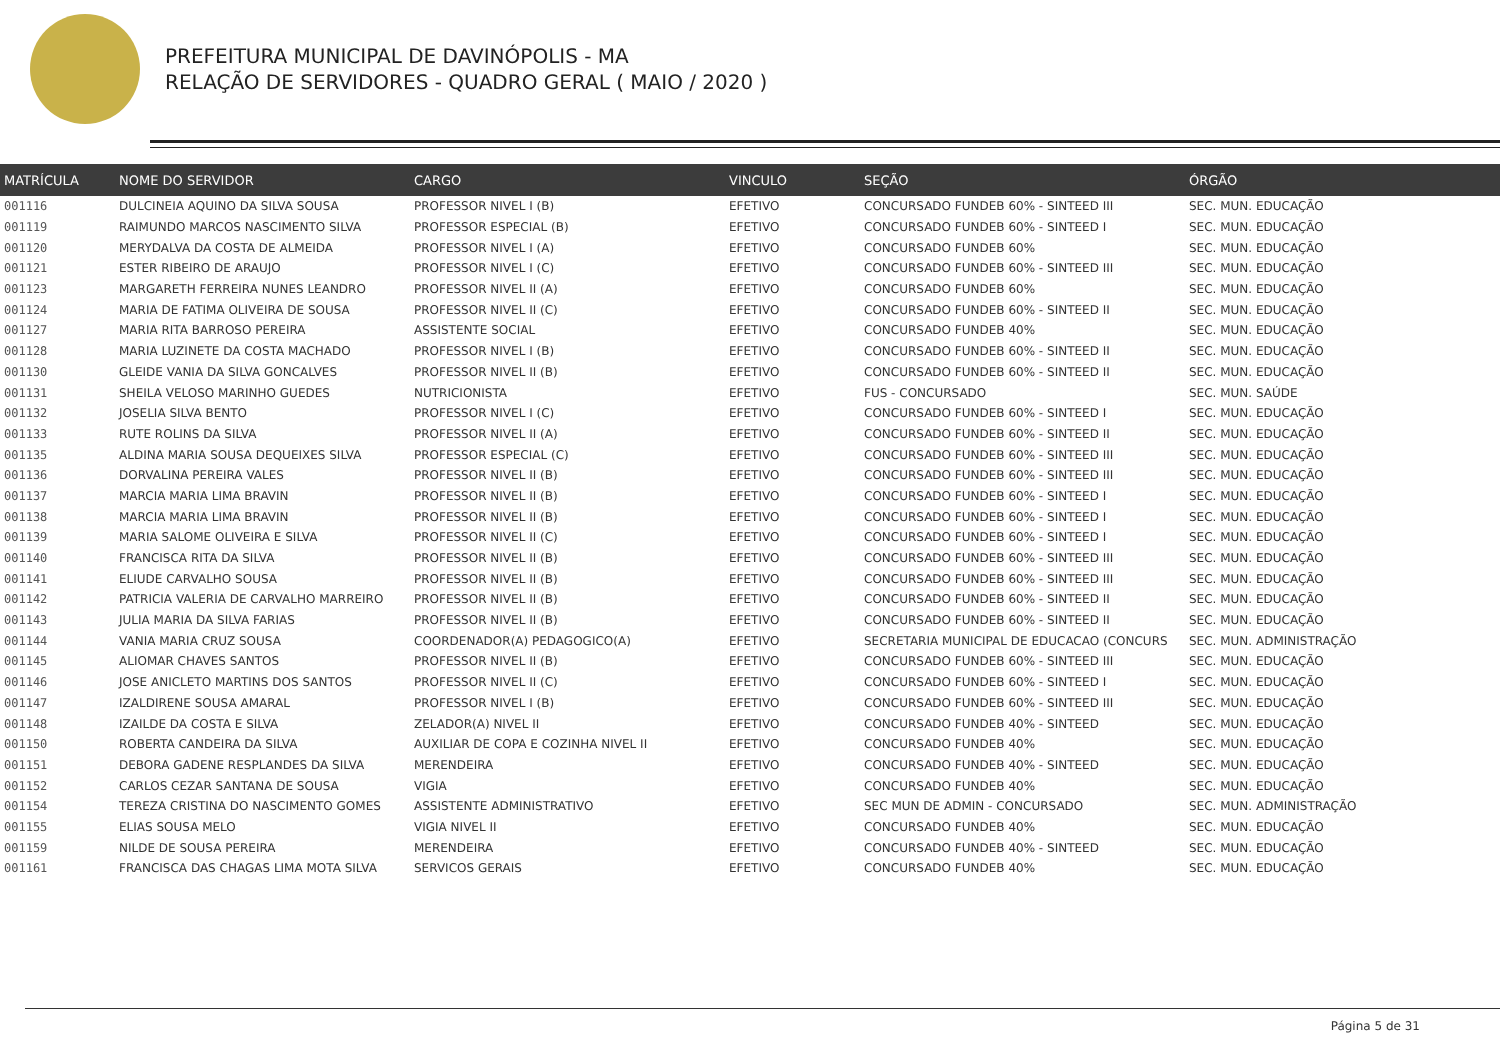PREFEITURA MUNICIPAL DE DAVINÓPOLIS - MA
RELAÇÃO DE SERVIDORES - QUADRO GERAL ( MAIO / 2020 )
| MATRÍCULA | NOME DO SERVIDOR | CARGO | VINCULO | SEÇÃO | ÓRGÃO |
| --- | --- | --- | --- | --- | --- |
| 001116 | DULCINEIA AQUINO DA SILVA SOUSA | PROFESSOR NIVEL I (B) | EFETIVO | CONCURSADO FUNDEB 60% - SINTEED III | SEC. MUN. EDUCAÇÃO |
| 001119 | RAIMUNDO MARCOS NASCIMENTO SILVA | PROFESSOR ESPECIAL (B) | EFETIVO | CONCURSADO FUNDEB 60% - SINTEED I | SEC. MUN. EDUCAÇÃO |
| 001120 | MERYDALVA DA COSTA DE ALMEIDA | PROFESSOR NIVEL I (A) | EFETIVO | CONCURSADO FUNDEB 60% | SEC. MUN. EDUCAÇÃO |
| 001121 | ESTER RIBEIRO DE ARAUJO | PROFESSOR NIVEL I (C) | EFETIVO | CONCURSADO FUNDEB 60% - SINTEED III | SEC. MUN. EDUCAÇÃO |
| 001123 | MARGARETH FERREIRA NUNES LEANDRO | PROFESSOR NIVEL II (A) | EFETIVO | CONCURSADO FUNDEB 60% | SEC. MUN. EDUCAÇÃO |
| 001124 | MARIA DE FATIMA OLIVEIRA DE SOUSA | PROFESSOR NIVEL II (C) | EFETIVO | CONCURSADO FUNDEB 60% - SINTEED II | SEC. MUN. EDUCAÇÃO |
| 001127 | MARIA RITA BARROSO PEREIRA | ASSISTENTE SOCIAL | EFETIVO | CONCURSADO FUNDEB 40% | SEC. MUN. EDUCAÇÃO |
| 001128 | MARIA LUZINETE DA COSTA MACHADO | PROFESSOR NIVEL I (B) | EFETIVO | CONCURSADO FUNDEB 60% - SINTEED II | SEC. MUN. EDUCAÇÃO |
| 001130 | GLEIDE VANIA DA SILVA GONCALVES | PROFESSOR NIVEL II (B) | EFETIVO | CONCURSADO FUNDEB 60% - SINTEED II | SEC. MUN. EDUCAÇÃO |
| 001131 | SHEILA VELOSO MARINHO GUEDES | NUTRICIONISTA | EFETIVO | FUS - CONCURSADO | SEC. MUN. SAÚDE |
| 001132 | JOSELIA SILVA BENTO | PROFESSOR NIVEL I (C) | EFETIVO | CONCURSADO FUNDEB 60% - SINTEED I | SEC. MUN. EDUCAÇÃO |
| 001133 | RUTE ROLINS DA SILVA | PROFESSOR NIVEL II (A) | EFETIVO | CONCURSADO FUNDEB 60% - SINTEED II | SEC. MUN. EDUCAÇÃO |
| 001135 | ALDINA MARIA SOUSA DEQUEIXES SILVA | PROFESSOR ESPECIAL (C) | EFETIVO | CONCURSADO FUNDEB 60% - SINTEED III | SEC. MUN. EDUCAÇÃO |
| 001136 | DORVALINA PEREIRA VALES | PROFESSOR NIVEL II (B) | EFETIVO | CONCURSADO FUNDEB 60% - SINTEED III | SEC. MUN. EDUCAÇÃO |
| 001137 | MARCIA MARIA LIMA BRAVIN | PROFESSOR NIVEL II (B) | EFETIVO | CONCURSADO FUNDEB 60% - SINTEED I | SEC. MUN. EDUCAÇÃO |
| 001138 | MARCIA MARIA LIMA BRAVIN | PROFESSOR NIVEL II (B) | EFETIVO | CONCURSADO FUNDEB 60% - SINTEED I | SEC. MUN. EDUCAÇÃO |
| 001139 | MARIA SALOME OLIVEIRA E SILVA | PROFESSOR NIVEL II (C) | EFETIVO | CONCURSADO FUNDEB 60% - SINTEED I | SEC. MUN. EDUCAÇÃO |
| 001140 | FRANCISCA RITA DA SILVA | PROFESSOR NIVEL II (B) | EFETIVO | CONCURSADO FUNDEB 60% - SINTEED III | SEC. MUN. EDUCAÇÃO |
| 001141 | ELIUDE CARVALHO SOUSA | PROFESSOR NIVEL II (B) | EFETIVO | CONCURSADO FUNDEB 60% - SINTEED III | SEC. MUN. EDUCAÇÃO |
| 001142 | PATRICIA VALERIA DE CARVALHO MARREIRO | PROFESSOR NIVEL II (B) | EFETIVO | CONCURSADO FUNDEB 60% - SINTEED II | SEC. MUN. EDUCAÇÃO |
| 001143 | JULIA MARIA DA SILVA FARIAS | PROFESSOR NIVEL II (B) | EFETIVO | CONCURSADO FUNDEB 60% - SINTEED II | SEC. MUN. EDUCAÇÃO |
| 001144 | VANIA MARIA CRUZ SOUSA | COORDENADOR(A) PEDAGOGICO(A) | EFETIVO | SECRETARIA MUNICIPAL DE EDUCACAO (CONCURS | SEC. MUN. ADMINISTRAÇÃO |
| 001145 | ALIOMAR CHAVES SANTOS | PROFESSOR NIVEL II (B) | EFETIVO | CONCURSADO FUNDEB 60% - SINTEED III | SEC. MUN. EDUCAÇÃO |
| 001146 | JOSE ANICLETO MARTINS DOS SANTOS | PROFESSOR NIVEL II (C) | EFETIVO | CONCURSADO FUNDEB 60% - SINTEED I | SEC. MUN. EDUCAÇÃO |
| 001147 | IZALDIRENE SOUSA AMARAL | PROFESSOR NIVEL I (B) | EFETIVO | CONCURSADO FUNDEB 60% - SINTEED III | SEC. MUN. EDUCAÇÃO |
| 001148 | IZAILDE DA COSTA E SILVA | ZELADOR(A) NIVEL II | EFETIVO | CONCURSADO FUNDEB 40% - SINTEED | SEC. MUN. EDUCAÇÃO |
| 001150 | ROBERTA CANDEIRA DA SILVA | AUXILIAR DE COPA E COZINHA NIVEL II | EFETIVO | CONCURSADO FUNDEB 40% | SEC. MUN. EDUCAÇÃO |
| 001151 | DEBORA GADENE RESPLANDES DA SILVA | MERENDEIRA | EFETIVO | CONCURSADO FUNDEB 40% - SINTEED | SEC. MUN. EDUCAÇÃO |
| 001152 | CARLOS CEZAR SANTANA DE SOUSA | VIGIA | EFETIVO | CONCURSADO FUNDEB 40% | SEC. MUN. EDUCAÇÃO |
| 001154 | TEREZA CRISTINA DO NASCIMENTO GOMES | ASSISTENTE ADMINISTRATIVO | EFETIVO | SEC MUN DE ADMIN - CONCURSADO | SEC. MUN. ADMINISTRAÇÃO |
| 001155 | ELIAS SOUSA MELO | VIGIA NIVEL II | EFETIVO | CONCURSADO FUNDEB 40% | SEC. MUN. EDUCAÇÃO |
| 001159 | NILDE DE SOUSA PEREIRA | MERENDEIRA | EFETIVO | CONCURSADO FUNDEB 40% - SINTEED | SEC. MUN. EDUCAÇÃO |
| 001161 | FRANCISCA DAS CHAGAS LIMA MOTA SILVA | SERVICOS GERAIS | EFETIVO | CONCURSADO FUNDEB 40% | SEC. MUN. EDUCAÇÃO |
Página 5 de 31